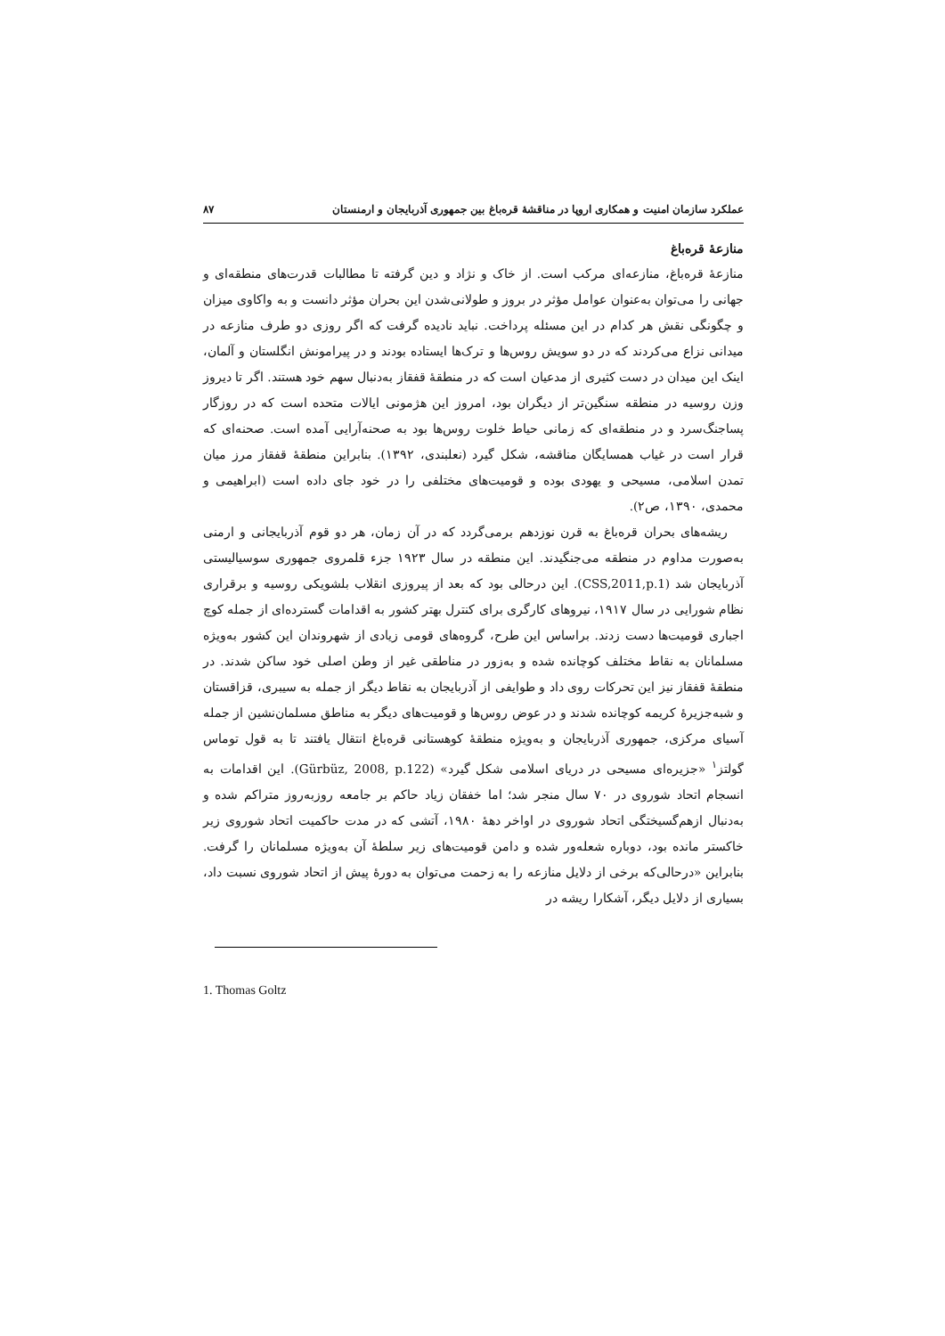عملکرد سازمان امنیت و همکاری اروپا در مناقشهٔ قره‌باغ بین جمهوری آذربایجان و ارمنستان ۸۷
منازعهٔ قره‌باغ
منازعهٔ قره‌باغ، منازعه‌ای مرکب است. از خاک و نژاد و دین گرفته تا مطالبات قدرت‌های منطقه‌ای و جهانی را می‌توان به‌عنوان عوامل مؤثر در بروز و طولانی‌شدن این بحران مؤثر دانست و به واکاوی میزان و چگونگی نقش هر کدام در این مسئله پرداخت. نباید نادیده گرفت که اگر روزی دو طرف منازعه در میدانی نزاع می‌کردند که در دو سویش روس‌ها و ترک‌ها ایستاده بودند و در پیرامونش انگلستان و آلمان، اینک این میدان در دست کثیری از مدعیان است که در منطقهٔ قفقاز به‌دنبال سهم خود هستند. اگر تا دیروز وزن روسیه در منطقه سنگین‌تر از دیگران بود، امروز این هژمونی ایالات متحده است که در روزگار پساجنگ‌سرد و در منطقه‌ای که زمانی حیاط خلوت روس‌ها بود به صحنه‌آرایی آمده است. صحنه‌ای که قرار است در غیاب همسایگان مناقشه، شکل گیرد (نعلبندی، ۱۳۹۲). بنابراین منطقهٔ قفقاز مرز میان تمدن اسلامی، مسیحی و یهودی بوده و قومیت‌های مختلفی را در خود جای داده است (ابراهیمی و محمدی، ۱۳۹۰، ص۲).
ریشه‌های بحران قره‌باغ به قرن نوزدهم برمی‌گردد که در آن زمان، هر دو قوم آذربایجانی و ارمنی به‌صورت مداوم در منطقه می‌جنگیدند. این منطقه در سال ۱۹۲۳ جزء قلمروی جمهوری سوسیالیستی آذربایجان شد (CSS,2011,p.1). این درحالی بود که بعد از پیروزی انقلاب بلشویکی روسیه و برقراری نظام شورایی در سال ۱۹۱۷، نیروهای کارگری برای کنترل بهتر کشور به اقدامات گسترده‌ای از جمله کوچ اجباری قومیت‌ها دست زدند. براساس این طرح، گروه‌های قومی زیادی از شهروندان این کشور به‌ویژه مسلمانان به نقاط مختلف کوچانده شده و به‌زور در مناطقی غیر از وطن اصلی خود ساکن شدند. در منطقهٔ قفقاز نیز این تحرکات روی داد و طوایفی از آذربایجان به نقاط دیگر از جمله به سیبری، قزاقستان و شبه‌جزیرهٔ کریمه کوچانده شدند و در عوض روس‌ها و قومیت‌های دیگر به مناطق مسلمان‌نشین از جمله آسیای مرکزی، جمهوری آذربایجان و به‌ویژه منطقهٔ کوهستانی قره‌باغ انتقال یافتند تا به قول توماس گولتز<sup>۱</sup> «جزیره‌ای مسیحی در دریای اسلامی شکل گیرد» (Gürbüz, 2008, p.122). این اقدامات به انسجام اتحاد شوروی در ۷۰ سال منجر شد؛ اما خفقان زیاد حاکم بر جامعه روزبه‌روز متراکم شده و به‌دنبال ازهم‌گسیختگی اتحاد شوروی در اواخر دههٔ ۱۹۸۰، آتشی که در مدت حاکمیت اتحاد شوروی زیر خاکستر مانده بود، دوباره شعله‌ور شده و دامن قومیت‌های زیر سلطهٔ آن به‌ویژه مسلمانان را گرفت. بنابراین «درحالی‌که برخی از دلایل منازعه را به زحمت می‌توان به دورهٔ پیش از اتحاد شوروی نسبت داد، بسیاری از دلایل دیگر، آشکارا ریشه در
1. Thomas Goltz